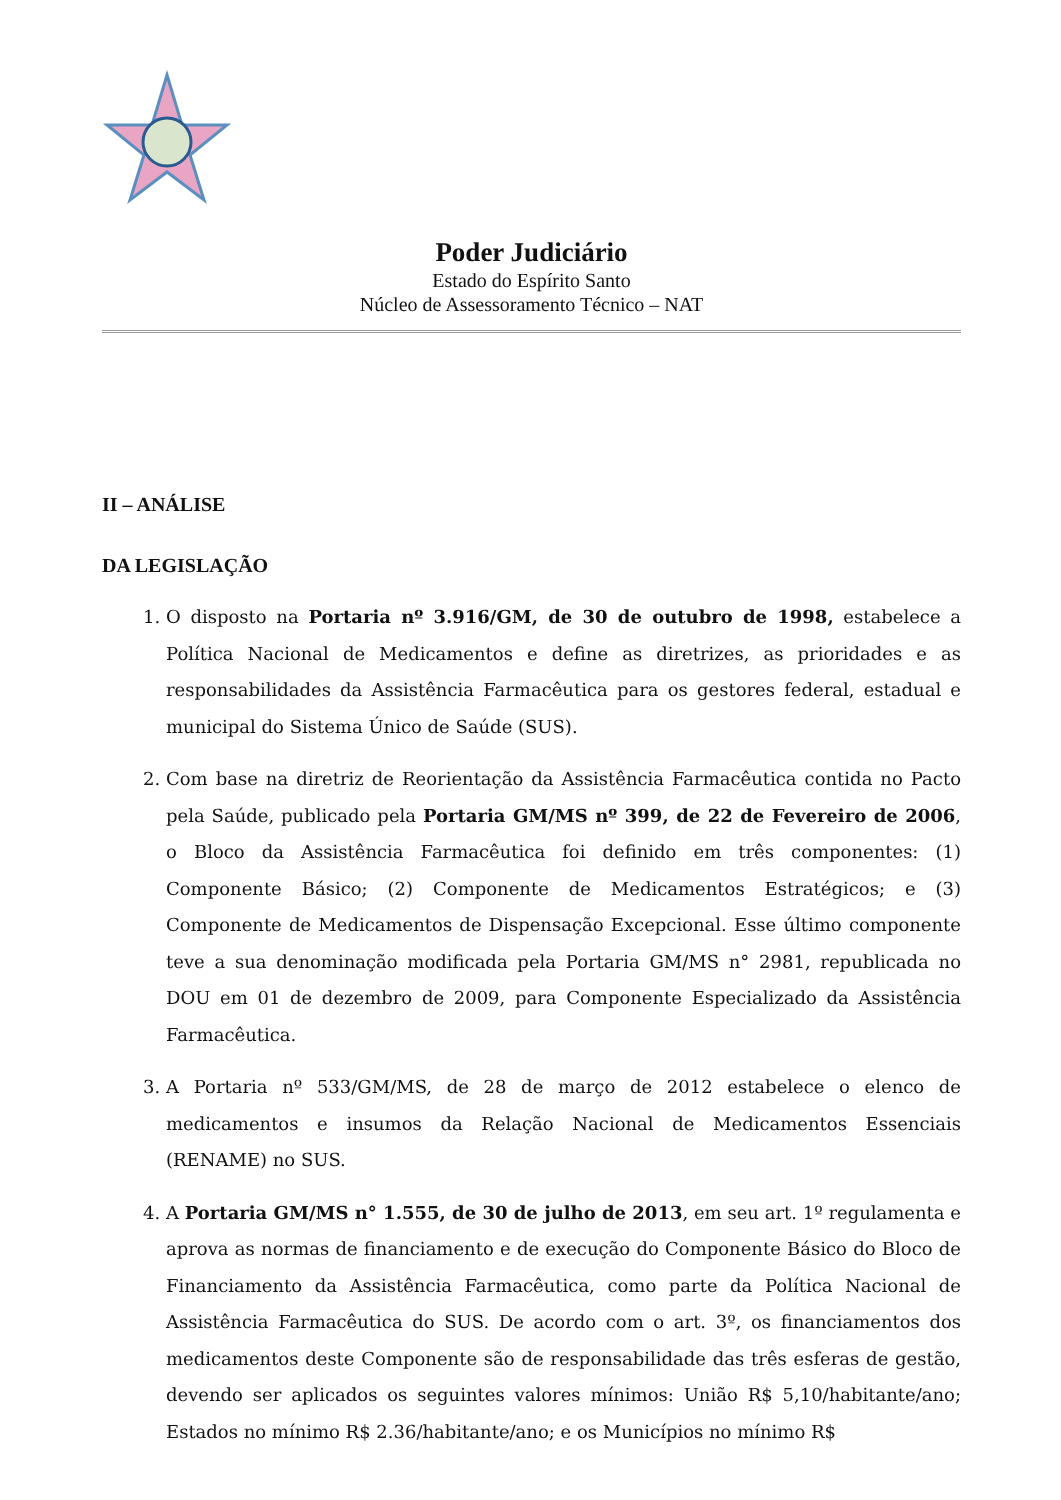Poder Judiciário
Estado do Espírito Santo
Núcleo de Assessoramento Técnico – NAT
II – ANÁLISE
DA LEGISLAÇÃO
1. O disposto na Portaria nº 3.916/GM, de 30 de outubro de 1998, estabelece a Política Nacional de Medicamentos e define as diretrizes, as prioridades e as responsabilidades da Assistência Farmacêutica para os gestores federal, estadual e municipal do Sistema Único de Saúde (SUS).
2. Com base na diretriz de Reorientação da Assistência Farmacêutica contida no Pacto pela Saúde, publicado pela Portaria GM/MS nº 399, de 22 de Fevereiro de 2006, o Bloco da Assistência Farmacêutica foi definido em três componentes: (1) Componente Básico; (2) Componente de Medicamentos Estratégicos; e (3) Componente de Medicamentos de Dispensação Excepcional. Esse último componente teve a sua denominação modificada pela Portaria GM/MS n° 2981, republicada no DOU em 01 de dezembro de 2009, para Componente Especializado da Assistência Farmacêutica.
3. A Portaria nº 533/GM/MS, de 28 de março de 2012 estabelece o elenco de medicamentos e insumos da Relação Nacional de Medicamentos Essenciais (RENAME) no SUS.
4. A Portaria GM/MS n° 1.555, de 30 de julho de 2013, em seu art. 1º regulamenta e aprova as normas de financiamento e de execução do Componente Básico do Bloco de Financiamento da Assistência Farmacêutica, como parte da Política Nacional de Assistência Farmacêutica do SUS. De acordo com o art. 3º, os financiamentos dos medicamentos deste Componente são de responsabilidade das três esferas de gestão, devendo ser aplicados os seguintes valores mínimos: União R$ 5,10/habitante/ano; Estados no mínimo R$ 2.36/habitante/ano; e os Municípios no mínimo R$